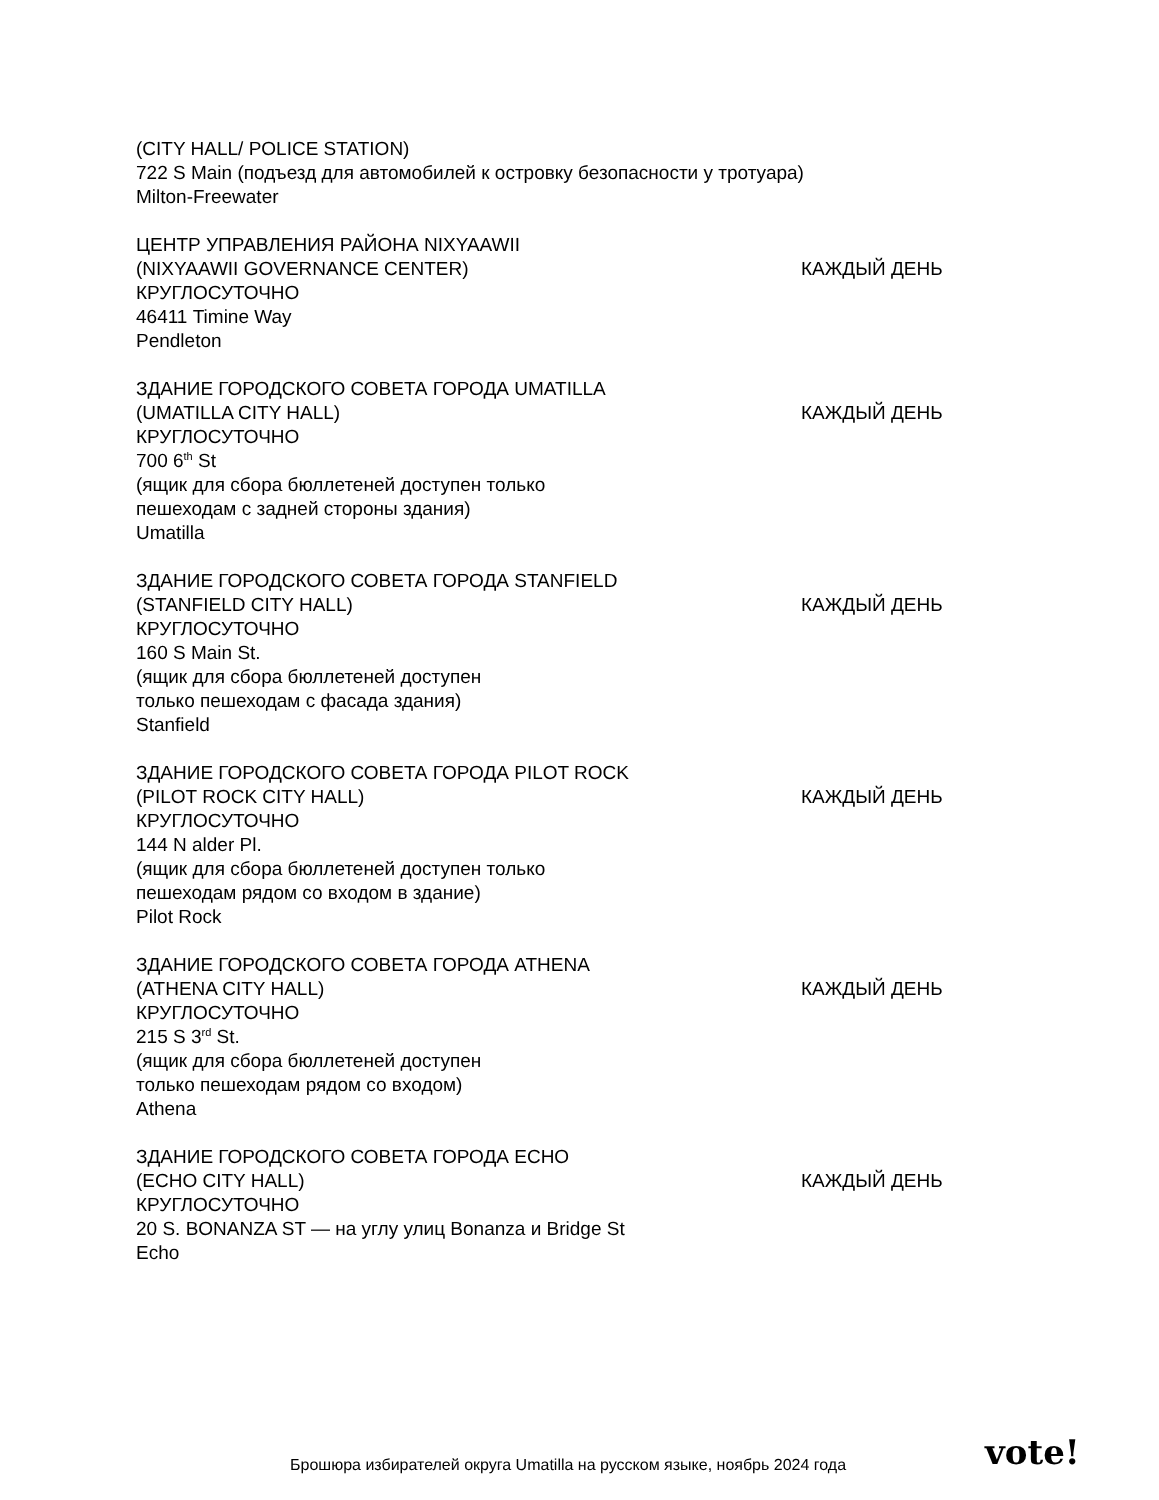(CITY HALL/ POLICE STATION)
722 S Main (подъезд для автомобилей к островку безопасности у тротуара)
Milton-Freewater
ЦЕНТР УПРАВЛЕНИЯ РАЙОНА NIXYAAWII
(NIXYAAWII GOVERNANCE CENTER)
КРУГЛОСУТОЧНО
46411 Timine Way
Pendleton
КАЖДЫЙ ДЕНЬ
ЗДАНИЕ ГОРОДСКОГО СОВЕТА ГОРОДА UMATILLA
(UMATILLA CITY HALL)
КРУГЛОСУТОЧНО
700 6<sup>th</sup> St
(ящик для сбора бюллетеней доступен только
пешеходам с задней стороны здания)
Umatilla
КАЖДЫЙ ДЕНЬ
ЗДАНИЕ ГОРОДСКОГО СОВЕТА ГОРОДА STANFIELD
(STANFIELD CITY HALL)
КРУГЛОСУТОЧНО
160 S Main St.
(ящик для сбора бюллетеней доступен
только пешеходам с фасада здания)
Stanfield
КАЖДЫЙ ДЕНЬ
ЗДАНИЕ ГОРОДСКОГО СОВЕТА ГОРОДА PILOT ROCK
(PILOT ROCK CITY HALL)
КРУГЛОСУТОЧНО
144 N alder Pl.
(ящик для сбора бюллетеней доступен только
пешеходам рядом со входом в здание)
Pilot Rock
КАЖДЫЙ ДЕНЬ
ЗДАНИЕ ГОРОДСКОГО СОВЕТА ГОРОДА ATHENA
(ATHENA CITY HALL)
КРУГЛОСУТОЧНО
215 S 3<sup>rd</sup> St.
(ящик для сбора бюллетеней доступен
только пешеходам рядом со входом)
Athena
КАЖДЫЙ ДЕНЬ
ЗДАНИЕ ГОРОДСКОГО СОВЕТА ГОРОДА ECHO
(ECHO CITY HALL)
КРУГЛОСУТОЧНО
20 S. BONANZA ST — на углу улиц Bonanza и Bridge St
Echo
КАЖДЫЙ ДЕНЬ
Брошюра избирателей округа Umatilla на русском языке, ноябрь 2024 года
vote!